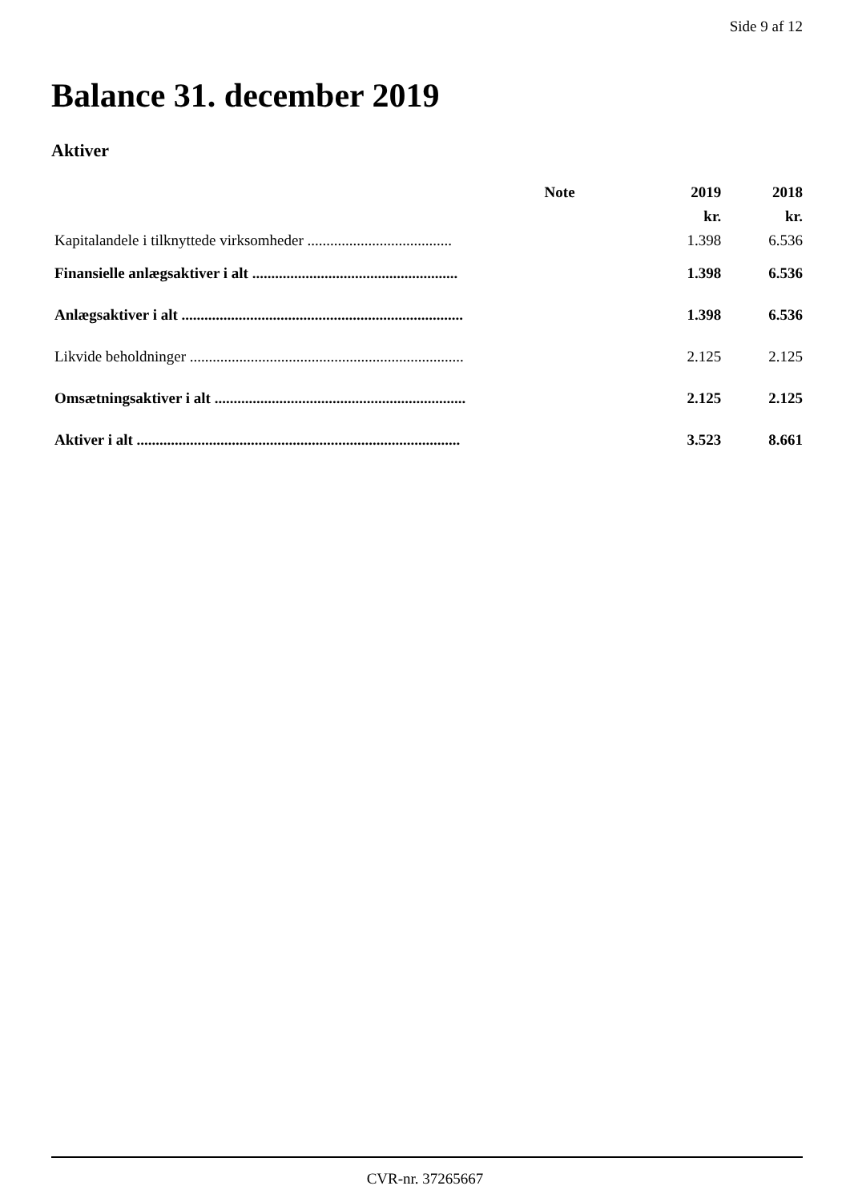Side 9 af 12
Balance 31. december 2019
Aktiver
| | Note | 2019 | 2018 |
| --- | --- | --- | --- |
| | | kr. | kr. |
| Kapitalandele i tilknyttede virksomheder ...................................... | | 1.398 | 6.536 |
| Finansielle anlægsaktiver i alt ...................................................... | | 1.398 | 6.536 |
| Anlægsaktiver i alt .......................................................................... | | 1.398 | 6.536 |
| Likvide beholdninger ........................................................................ | | 2.125 | 2.125 |
| Omsætningsaktiver i alt .................................................................. | | 2.125 | 2.125 |
| Aktiver i alt ..................................................................................... | | 3.523 | 8.661 |
CVR-nr. 37265667